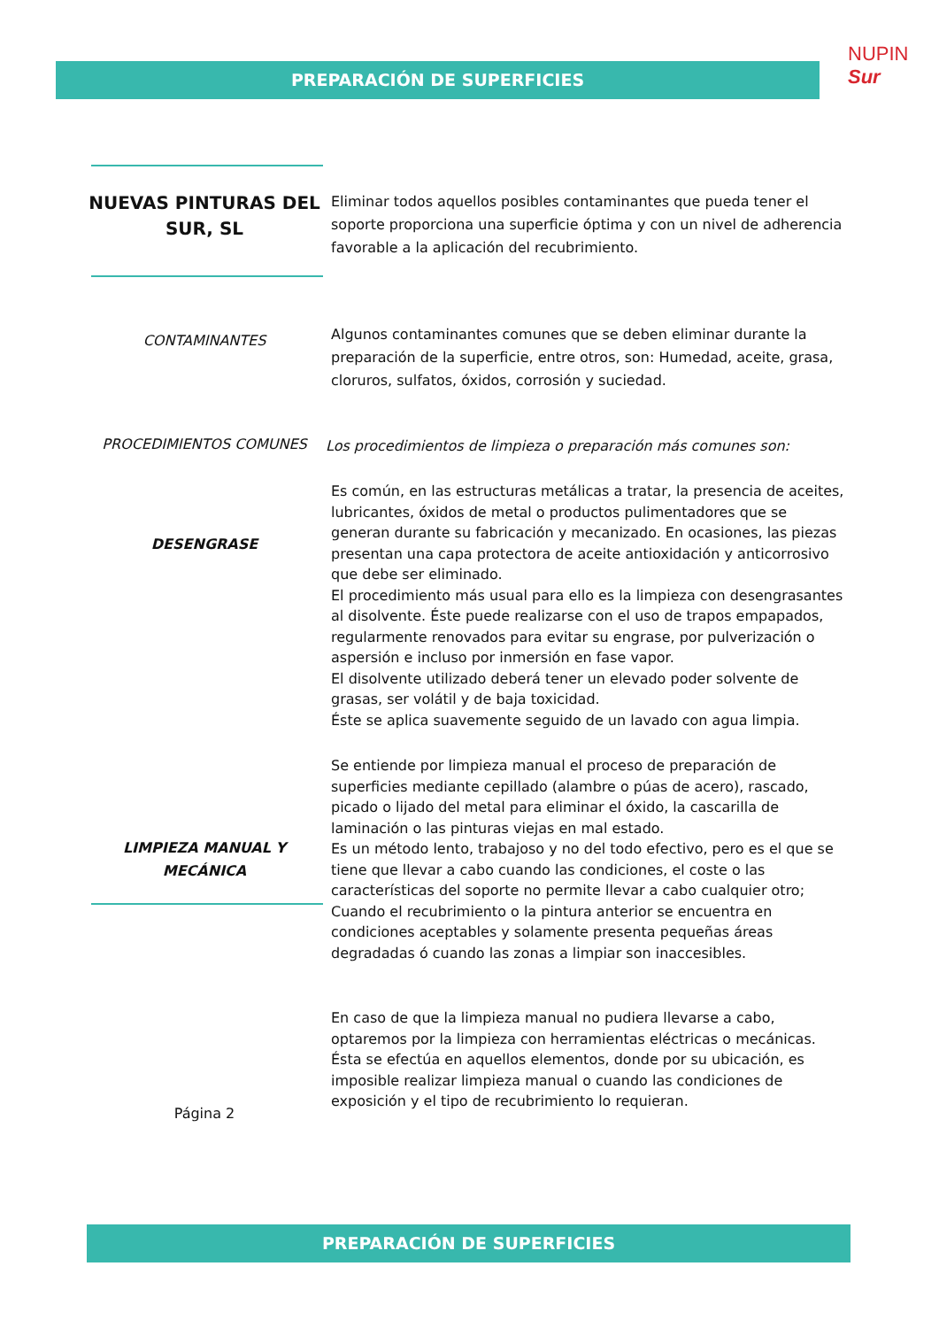PREPARACIÓN DE SUPERFICIES
NUPIN Sur
NUEVAS PINTURAS DEL SUR, SL
Eliminar todos aquellos posibles contaminantes que pueda tener el soporte proporciona una superficie óptima y con un nivel de adherencia favorable a la aplicación del recubrimiento.
CONTAMINANTES
Algunos contaminantes comunes que se deben eliminar durante la preparación de la superficie, entre otros, son: Humedad, aceite, grasa, cloruros, sulfatos, óxidos, corrosión y suciedad.
PROCEDIMIENTOS COMUNES
Los procedimientos de limpieza o preparación más comunes son:
DESENGRASE
Es común, en las estructuras metálicas a tratar, la presencia de aceites, lubricantes, óxidos de metal o productos pulimentadores que se generan durante su fabricación y mecanizado. En ocasiones, las piezas presentan una capa protectora de aceite antioxidación y anticorrosivo que debe ser eliminado.
El procedimiento más usual para ello es la limpieza con desengrasantes al disolvente. Éste puede realizarse con el uso de trapos empapados, regularmente renovados para evitar su engrase, por pulverización o aspersión e incluso por inmersión en fase vapor.
El disolvente utilizado deberá tener un elevado poder solvente de grasas, ser volátil y de baja toxicidad.
Éste se aplica suavemente seguido de un lavado con agua limpia.
LIMPIEZA MANUAL Y MECÁNICA
Se entiende por limpieza manual el proceso de preparación de superficies mediante cepillado (alambre o púas de acero), rascado, picado o lijado del metal para eliminar el óxido, la cascarilla de laminación o las pinturas viejas en mal estado.
Es un método lento, trabajoso y no del todo efectivo, pero es el que se tiene que llevar a cabo cuando las condiciones, el coste o las características del soporte no permite llevar a cabo cualquier otro; Cuando el recubrimiento o la pintura anterior se encuentra en condiciones aceptables y solamente presenta pequeñas áreas degradadas ó cuando las zonas a limpiar son inaccesibles.
Página 2
En caso de que la limpieza manual no pudiera llevarse a cabo, optaremos por la limpieza con herramientas eléctricas o mecánicas. Ésta se efectúa en aquellos elementos, donde por su ubicación, es imposible realizar limpieza manual o cuando las condiciones de exposición y el tipo de recubrimiento lo requieran.
PREPARACIÓN DE SUPERFICIES